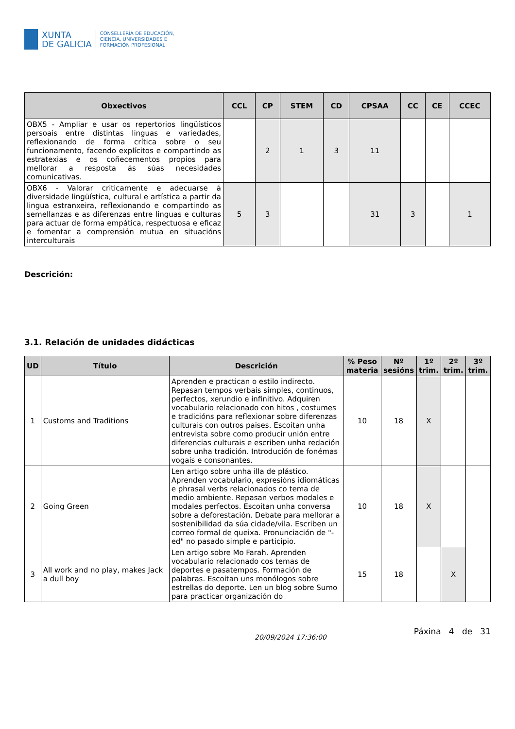XUNTA
DE GALICIA
CONSELLERÍA DE EDUCACIÓN,
CIENCIA, UNIVERSIDADES E
FORMACIÓN PROFESIONAL
| Obxectivos | CCL | CP | STEM | CD | CPSAA | CC | CE | CCEC |
| --- | --- | --- | --- | --- | --- | --- | --- | --- |
| OBX5 - Ampliar e usar os repertorios lingüísticos persoais entre distintas linguas e variedades, reflexionando de forma crítica sobre o seu funcionamento, facendo explícitos e compartindo as estratexias e os coñecementos propios para mellorar a resposta ás súas necesidades comunicativas. | | 2 | 1 | 3 | 11 | | | |
| OBX6 - Valorar criticamente e adecuarse á diversidade lingüística, cultural e artística a partir da lingua estranxeira, reflexionando e compartindo as semellanzas e as diferenzas entre linguas e culturas para actuar de forma empática, respectuosa e eficaz e fomentar a comprensión mutua en situacións interculturais | 5 | 3 | | | 31 | 3 | | 1 |
Descrición:
3.1. Relación de unidades didácticas
| UD | Título | Descrición | % Peso materia | Nº sesións | 1º trim. | 2º trim. | 3º trim. |
| --- | --- | --- | --- | --- | --- | --- | --- |
| 1 | Customs and Traditions | Aprenden e practican o estilo indirecto. Repasan tempos verbais simples, continuos, perfectos, xerundio e infinitivo. Adquiren vocabulario relacionado con hitos , costumes e tradicións para reflexionar sobre diferenzas culturais con outros paises. Escoitan unha entrevista sobre como producir unión entre diferencias culturais e escriben unha redación sobre unha tradición. Introdución de fonémas vogais e consonantes. | 10 | 18 | X | | |
| 2 | Going Green | Len artigo sobre unha illa de plástico. Aprenden vocabulario, expresións idiomáticas e phrasal verbs relacionados co tema de medio ambiente. Repasan verbos modales e modales perfectos. Escoitan unha conversa sobre a deforestación. Debate para mellorar a sostenibilidad da súa cidade/vila. Escriben un correo formal de queixa. Pronunciación de "-ed" no pasado simple e participio. | 10 | 18 | X | | |
| 3 | All work and no play, makes Jack a dull boy | Len artigo sobre Mo Farah. Aprenden vocabulario relacionado cos temas de deportes e pasatempos. Formación de palabras. Escoitan uns monólogos sobre estrellas do deporte. Len un blog sobre Sumo para practicar organización do | 15 | 18 | | X | |
20/09/2024 17:36:00 Páxina 4 de 31